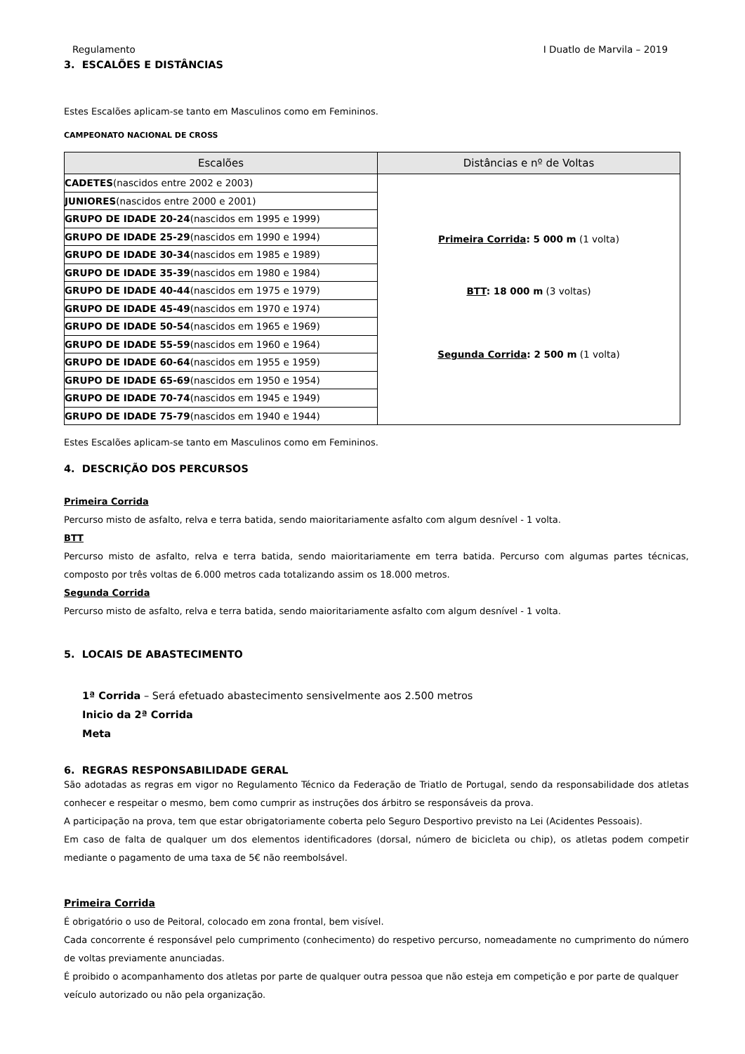Regulamento I Duatlo de Marvila – 2019
3. ESCALÕES E DISTÂNCIAS
Estes Escalões aplicam-se tanto em Masculinos como em Femininos.
CAMPEONATO NACIONAL DE CROSS
| Escalões | Distâncias e nº de Voltas |
| --- | --- |
| CADETES (nascidos entre 2002 e 2003) | Primeira Corrida : 5 000 m (1 volta) BTT : 18 000 m (3 voltas) Segunda Corrida : 2 500 m (1 volta) |
| JUNIORES (nascidos entre 2000 e 2001) | |
| GRUPO DE IDADE 20-24 (nascidos em 1995 e 1999) | |
| GRUPO DE IDADE 25-29 (nascidos em 1990 e 1994) | |
| GRUPO DE IDADE 30-34 (nascidos em 1985 e 1989) | |
| GRUPO DE IDADE 35-39 (nascidos em 1980 e 1984) | |
| GRUPO DE IDADE 40-44 (nascidos em 1975 e 1979) | |
| GRUPO DE IDADE 45-49 (nascidos em 1970 e 1974) | |
| GRUPO DE IDADE 50-54 (nascidos em 1965 e 1969) | |
| GRUPO DE IDADE 55-59 (nascidos em 1960 e 1964) | |
| GRUPO DE IDADE 60-64 (nascidos em 1955 e 1959) | |
| GRUPO DE IDADE 65-69 (nascidos em 1950 e 1954) | |
| GRUPO DE IDADE 70-74 (nascidos em 1945 e 1949) | |
| GRUPO DE IDADE 75-79 (nascidos em 1940 e 1944) | |
Estes Escalões aplicam-se tanto em Masculinos como em Femininos.
4. DESCRIÇÃO DOS PERCURSOS
Primeira Corrida
Percurso misto de asfalto, relva e terra batida, sendo maioritariamente asfalto com algum desnível - 1 volta.
BTT
Percurso misto de asfalto, relva e terra batida, sendo maioritariamente em terra batida. Percurso com algumas partes técnicas, composto por três voltas de 6.000 metros cada totalizando assim os 18.000 metros.
Segunda Corrida
Percurso misto de asfalto, relva e terra batida, sendo maioritariamente asfalto com algum desnível - 1 volta.
5. LOCAIS DE ABASTECIMENTO
1ª Corrida – Será efetuado abastecimento sensivelmente aos 2.500 metros
Inicio da 2ª Corrida
Meta
6. REGRAS RESPONSABILIDADE GERAL
São adotadas as regras em vigor no Regulamento Técnico da Federação de Triatlo de Portugal, sendo da responsabilidade dos atletas conhecer e respeitar o mesmo, bem como cumprir as instruções dos árbitro se responsáveis da prova.
A participação na prova, tem que estar obrigatoriamente coberta pelo Seguro Desportivo previsto na Lei (Acidentes Pessoais).
Em caso de falta de qualquer um dos elementos identificadores (dorsal, número de bicicleta ou chip), os atletas podem competir mediante o pagamento de uma taxa de 5€ não reembolsável.
Primeira Corrida
É obrigatório o uso de Peitoral, colocado em zona frontal, bem visível.
Cada concorrente é responsável pelo cumprimento (conhecimento) do respetivo percurso, nomeadamente no cumprimento do número de voltas previamente anunciadas.
É proibido o acompanhamento dos atletas por parte de qualquer outra pessoa que não esteja em competição e por parte de qualquer veículo autorizado ou não pela organização.